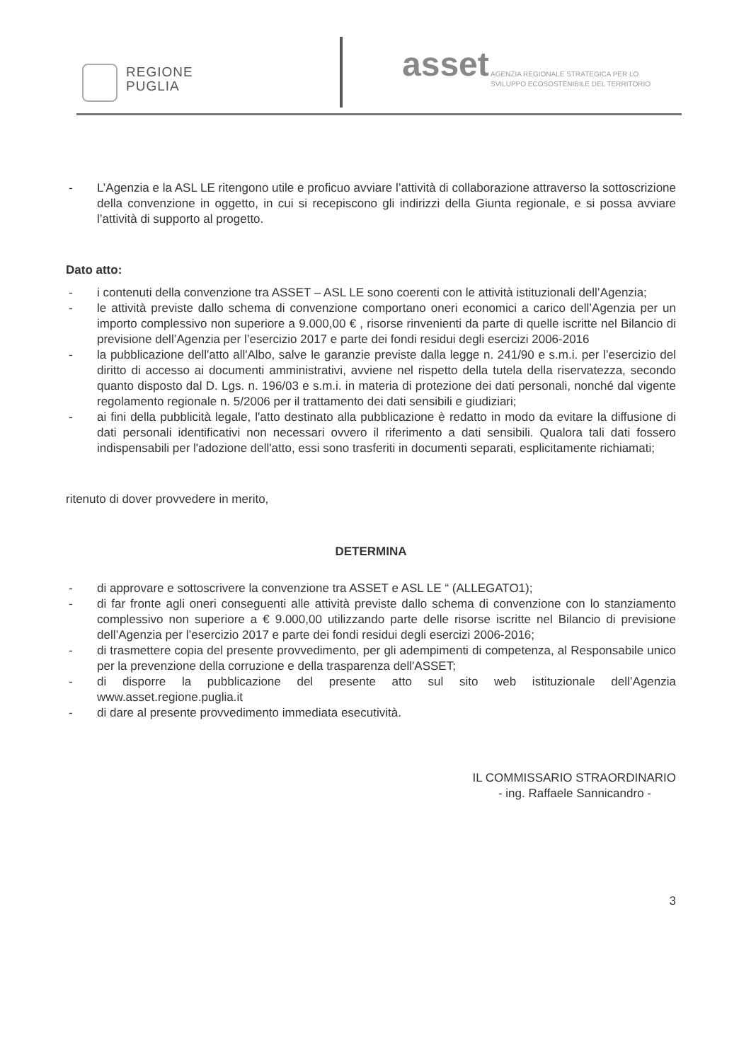REGIONE
PUGLIA
asset
AGENZIA REGIONALE STRATEGICA PER LO
SVILUPPO ECOSOSTENIBILE DEL TERRITORIO
- L’Agenzia e la ASL LE ritengono utile e proficuo avviare l’attività di collaborazione attraverso la sottoscrizione della convenzione in oggetto, in cui si recepiscono gli indirizzi della Giunta regionale, e si possa avviare l’attività di supporto al progetto.
Dato atto:
- i contenuti della convenzione tra ASSET – ASL LE sono coerenti con le attività istituzionali dell’Agenzia;
- le attività previste dallo schema di convenzione comportano oneri economici a carico dell’Agenzia per un importo complessivo non superiore a 9.000,00 € , risorse rinvenienti da parte di quelle iscritte nel Bilancio di previsione dell’Agenzia per l’esercizio 2017 e parte dei fondi residui degli esercizi 2006-2016
- la pubblicazione dell'atto all'Albo, salve le garanzie previste dalla legge n. 241/90 e s.m.i. per l’esercizio del diritto di accesso ai documenti amministrativi, avviene nel rispetto della tutela della riservatezza, secondo quanto disposto dal D. Lgs. n. 196/03 e s.m.i. in materia di protezione dei dati personali, nonché dal vigente regolamento regionale n. 5/2006 per il trattamento dei dati sensibili e giudiziari;
- ai fini della pubblicità legale, l'atto destinato alla pubblicazione è redatto in modo da evitare la diffusione di dati personali identificativi non necessari ovvero il riferimento a dati sensibili. Qualora tali dati fossero indispensabili per l'adozione dell'atto, essi sono trasferiti in documenti separati, esplicitamente richiamati;
ritenuto di dover provvedere in merito,
DETERMINA
- di approvare e sottoscrivere la convenzione tra ASSET e ASL LE “ (ALLEGATO1);
- di far fronte agli oneri conseguenti alle attività previste dallo schema di convenzione con lo stanziamento complessivo non superiore a € 9.000,00 utilizzando parte delle risorse iscritte nel Bilancio di previsione dell’Agenzia per l’esercizio 2017 e parte dei fondi residui degli esercizi 2006-2016;
- di trasmettere copia del presente provvedimento, per gli adempimenti di competenza, al Responsabile unico per la prevenzione della corruzione e della trasparenza dell'ASSET;
- di disporre la pubblicazione del presente atto sul sito web istituzionale dell’Agenzia www.asset.regione.puglia.it
- di dare al presente provvedimento immediata esecutività.
IL COMMISSARIO STRAORDINARIO
- ing. Raffaele Sannicandro -
3